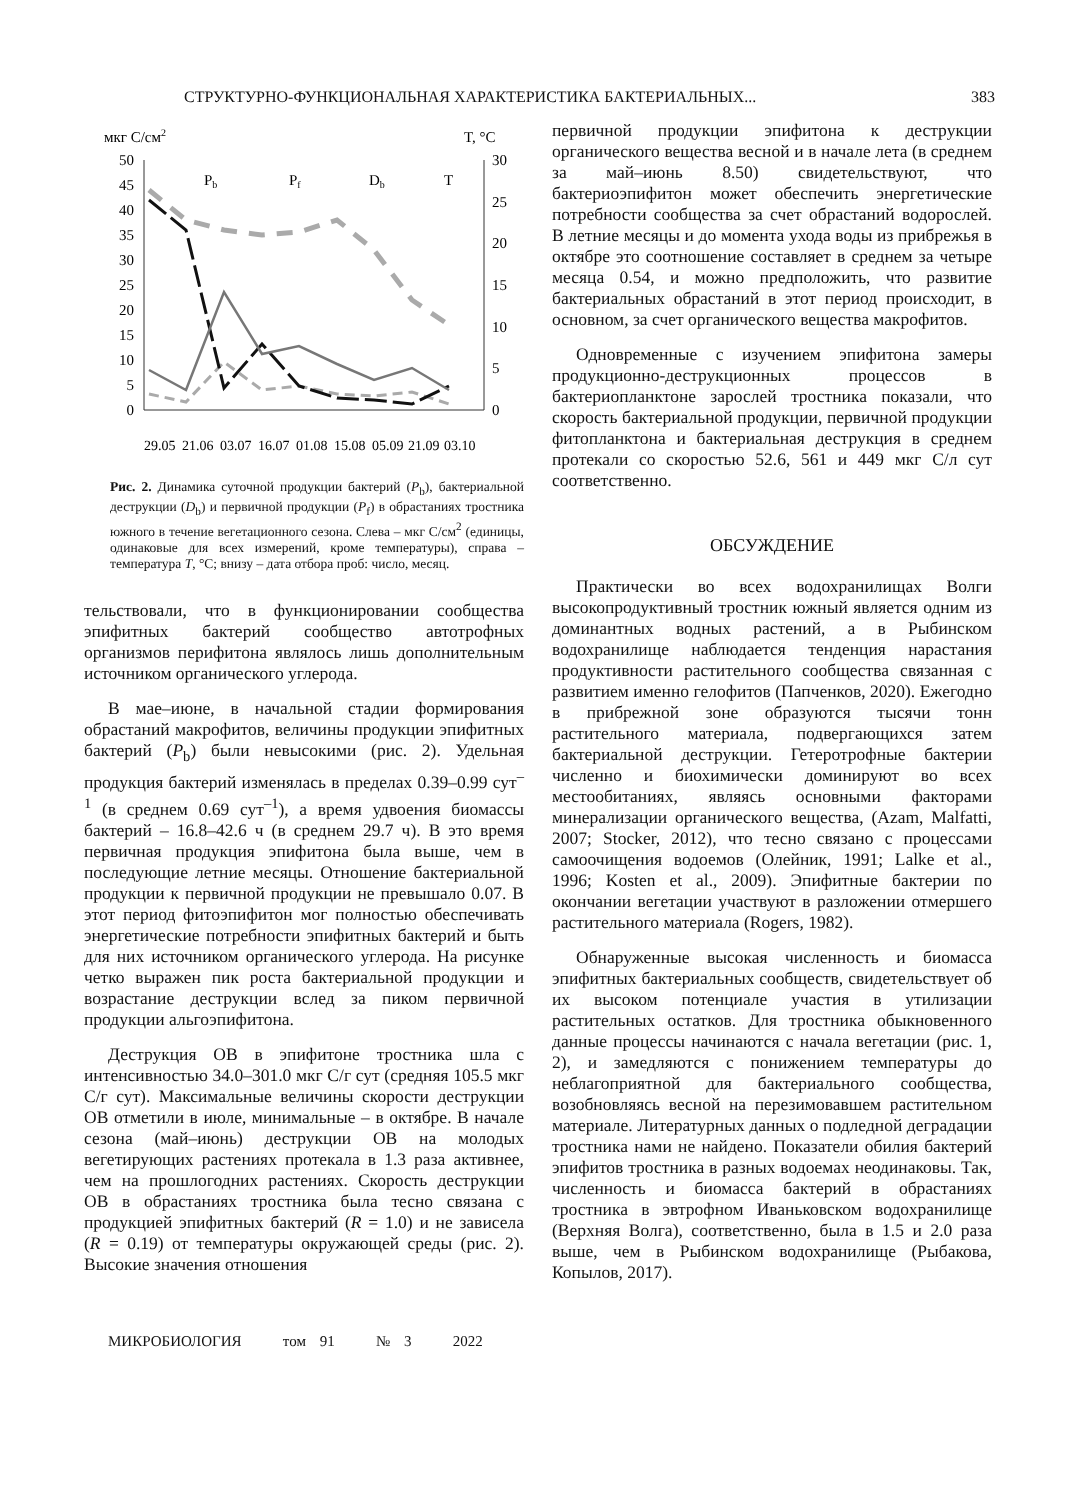СТРУКТУРНО-ФУНКЦИОНАЛЬНАЯ ХАРАКТЕРИСТИКА БАКТЕРИАЛЬНЫХ... 383
мкг C/см2
T, °C
50
45
40
35
30
25
20
15
10
5
0
30
25
20
15
10
5
0
Pb
Pf
Db
T
29.05
21.06
03.07
16.07
01.08
15.08
05.09
21.09
03.10
Рис. 2. Динамика суточной продукции бактерий (P<sub>b</sub>), бактериальной деструкции (D<sub>b</sub>) и первичной продукции (P<sub>f</sub>) в обрастаниях тростника южного в течение вегетационного сезона. Слева – мкг С/см<sup>2</sup> (единицы, одинаковые для всех измерений, кроме температуры), справа – температура T, °C; внизу – дата отбора проб: число, месяц.
тельствовали, что в функционировании сообщества эпифитных бактерий сообщество автотрофных организмов перифитона являлось лишь дополнительным источником органического углерода.
В мае–июне, в начальной стадии формирования обрастаний макрофитов, величины продукции эпифитных бактерий (P<sub>b</sub>) были невысокими (рис. 2). Удельная продукция бактерий изменялась в пределах 0.39–0.99 сут<sup>–1</sup> (в среднем 0.69 сут<sup>–1</sup>), а время удвоения биомассы бактерий – 16.8–42.6 ч (в среднем 29.7 ч). В это время первичная продукция эпифитона была выше, чем в последующие летние месяцы. Отношение бактериальной продукции к первичной продукции не превышало 0.07. В этот период фитоэпифитон мог полностью обеспечивать энергетические потребности эпифитных бактерий и быть для них источником органического углерода. На рисунке четко выражен пик роста бактериальной продукции и возрастание деструкции вслед за пиком первичной продукции альгоэпифитона.
Деструкция ОВ в эпифитоне тростника шла с интенсивностью 34.0–301.0 мкг С/г сут (средняя 105.5 мкг С/г сут). Максимальные величины скорости деструкции ОВ отметили в июле, минимальные – в октябре. В начале сезона (май–июнь) деструкции ОВ на молодых вегетирующих растениях протекала в 1.3 раза активнее, чем на прошлогодних растениях. Скорость деструкции ОВ в обрастаниях тростника была тесно связана с продукцией эпифитных бактерий (R = 1.0) и не зависела (R = 0.19) от температуры окружающей среды (рис. 2). Высокие значения отношения
первичной продукции эпифитона к деструкции органического вещества весной и в начале лета (в среднем за май–июнь 8.50) свидетельствуют, что бактериоэпифитон может обеспечить энергетические потребности сообщества за счет обрастаний водорослей. В летние месяцы и до момента ухода воды из прибрежья в октябре это соотношение составляет в среднем за четыре месяца 0.54, и можно предположить, что развитие бактериальных обрастаний в этот период происходит, в основном, за счет органического вещества макрофитов.
Одновременные с изучением эпифитона замеры продукционно-деструкционных процессов в бактериопланктоне зарослей тростника показали, что скорость бактериальной продукции, первичной продукции фитопланктона и бактериальная деструкция в среднем протекали со скоростью 52.6, 561 и 449 мкг С/л сут соответственно.
ОБСУЖДЕНИЕ
Практически во всех водохранилищах Волги высокопродуктивный тростник южный является одним из доминантных водных растений, а в Рыбинском водохранилище наблюдается тенденция нарастания продуктивности растительного сообщества связанная с развитием именно гелофитов (Папченков, 2020). Ежегодно в прибрежной зоне образуются тысячи тонн растительного материала, подвергающихся затем бактериальной деструкции. Гетеротрофные бактерии численно и биохимически доминируют во всех местообитаниях, являясь основными факторами минерализации органического вещества, (Azam, Malfatti, 2007; Stocker, 2012), что тесно связано с процессами самоочищения водоемов (Олейник, 1991; Lalke et al., 1996; Kosten et al., 2009). Эпифитные бактерии по окончании вегетации участвуют в разложении отмершего растительного материала (Rogers, 1982).
Обнаруженные высокая численность и биомасса эпифитных бактериальных сообществ, свидетельствует об их высоком потенциале участия в утилизации растительных остатков. Для тростника обыкновенного данные процессы начинаются с начала вегетации (рис. 1, 2), и замедляются с понижением температуры до неблагоприятной для бактериального сообщества, возобновляясь весной на перезимовавшем растительном материале. Литературных данных о подледной деградации тростника нами не найдено. Показатели обилия бактерий эпифитов тростника в разных водоемах неодинаковы. Так, численность и биомасса бактерий в обрастаниях тростника в эвтрофном Иваньковском водохранилище (Верхняя Волга), соответственно, была в 1.5 и 2.0 раза выше, чем в Рыбинском водохранилище (Рыбакова, Копылов, 2017).
МИКРОБИОЛОГИЯ том 91 № 3 2022